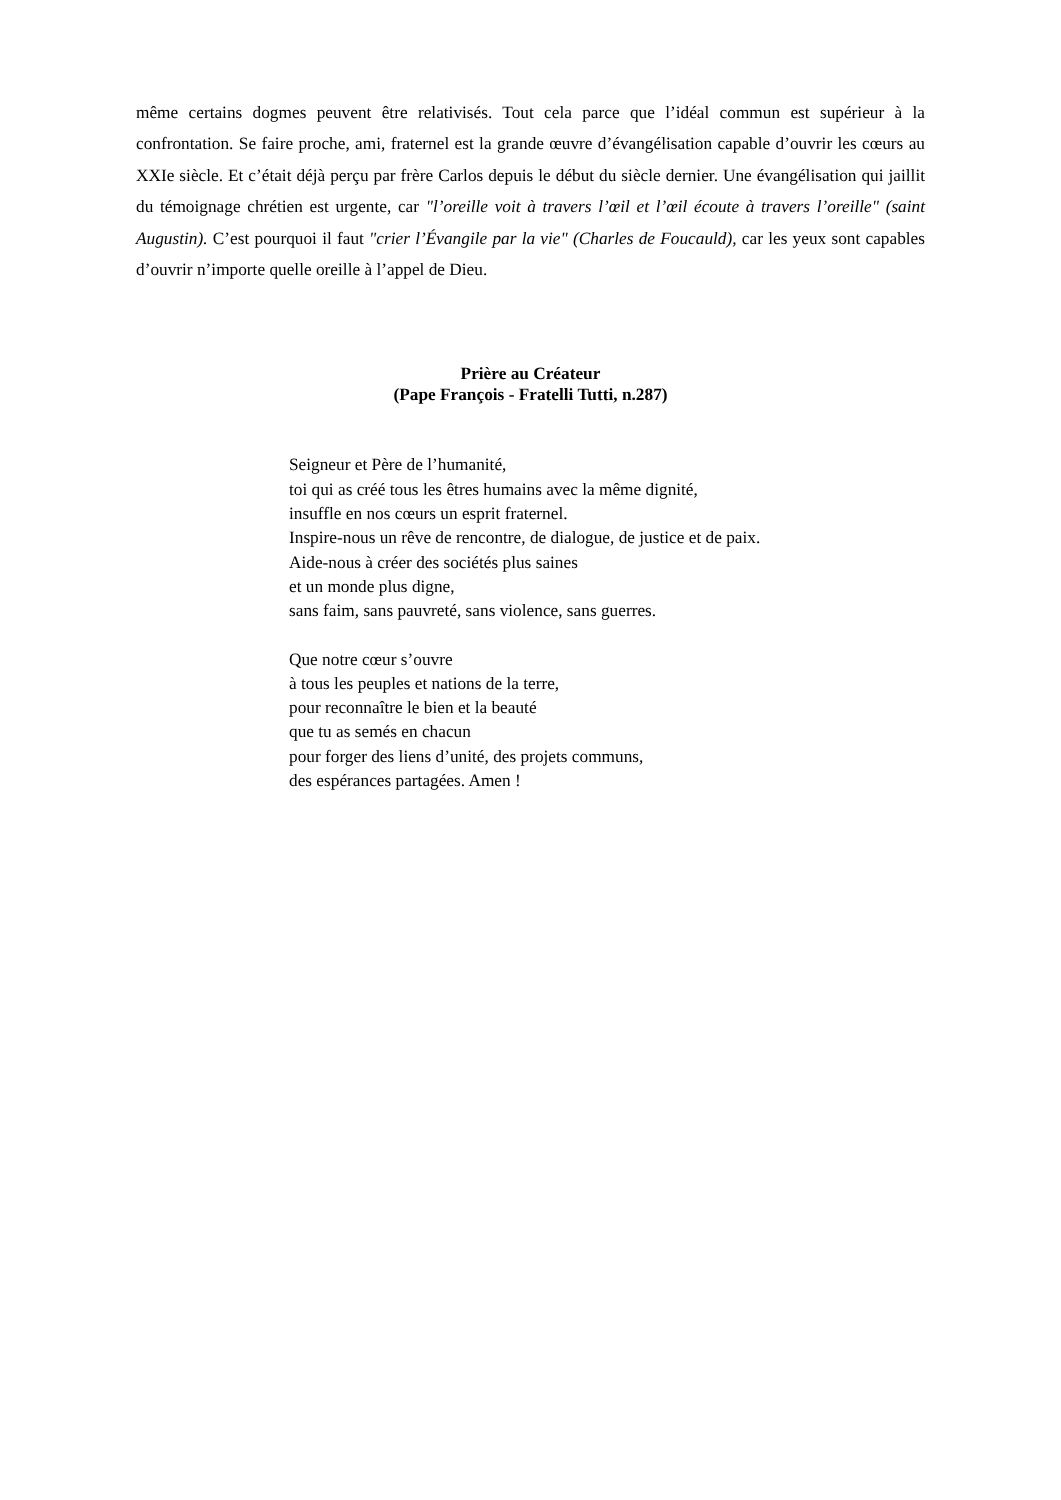même certains dogmes peuvent être relativisés. Tout cela parce que l’idéal commun est supérieur à la confrontation. Se faire proche, ami, fraternel est la grande œuvre d’évangélisation capable d’ouvrir les cœurs au XXIe siècle. Et c’était déjà perçu par frère Carlos depuis le début du siècle dernier. Une évangélisation qui jaillit du témoignage chrétien est urgente, car "l’oreille voit à travers l’œil et l’œil écoute à travers l’oreille" (saint Augustin). C’est pourquoi il faut "crier l’Évangile par la vie" (Charles de Foucauld), car les yeux sont capables d’ouvrir n’importe quelle oreille à l’appel de Dieu.
Prière au Créateur
(Pape François - Fratelli Tutti, n.287)
Seigneur et Père de l’humanité,
toi qui as créé tous les êtres humains avec la même dignité,
insuffle en nos cœurs un esprit fraternel.
Inspire-nous un rêve de rencontre, de dialogue, de justice et de paix.
Aide-nous à créer des sociétés plus saines
et un monde plus digne,
sans faim, sans pauvreté, sans violence, sans guerres.
Que notre cœur s’ouvre
à tous les peuples et nations de la terre,
pour reconnaître le bien et la beauté
que tu as semés en chacun
pour forger des liens d’unité, des projets communs,
des espérances partagées. Amen !